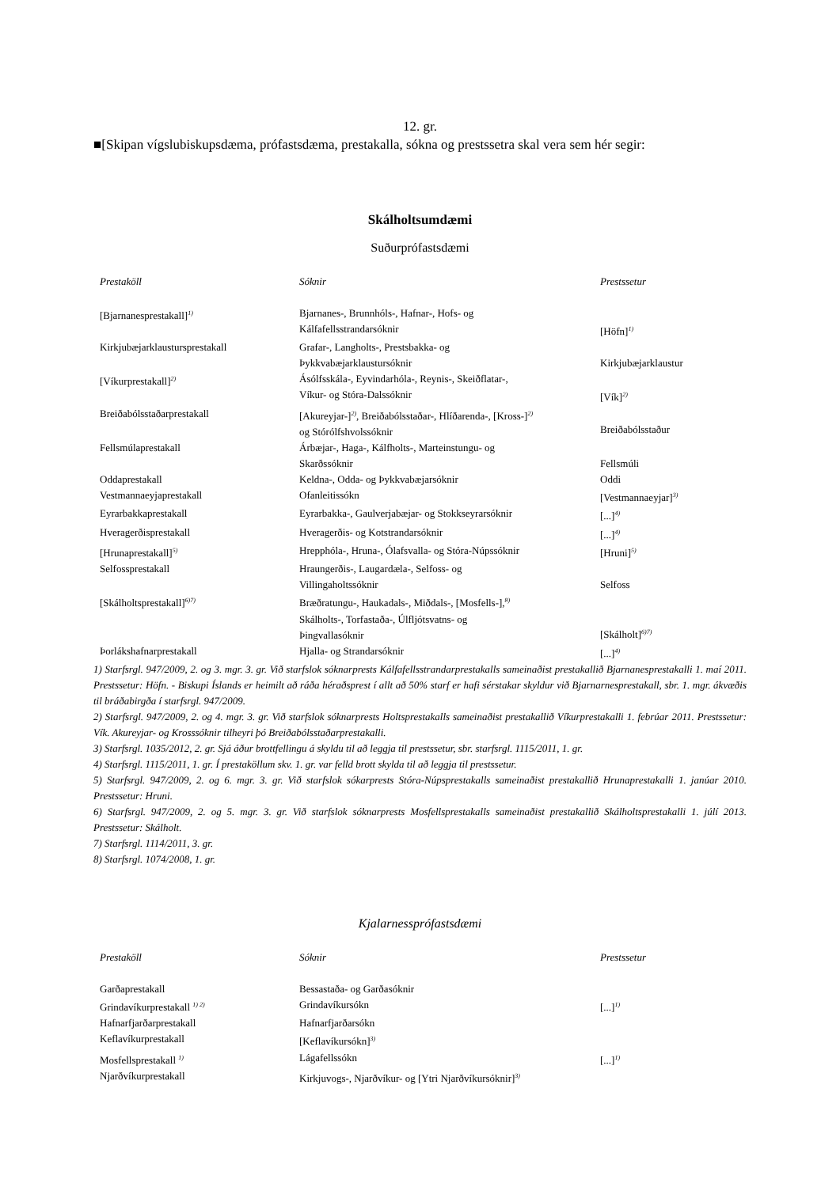12. gr.
■[Skipan vígslubiskupsdæma, prófastsdæma, prestakalla, sókna og prestssetra skal vera sem hér segir:
Skálholtsumdæmi
Suðurprófastsdæmi
| Prestaköll | Sóknir | Prestssetur |
| --- | --- | --- |
| [Bjarnanesprestakall]<sup>1)</sup> | Bjarnanes-, Brunnhóls-, Hafnar-, Hofs- og Kálfafellsstrandarsóknir | [Höfn]<sup>1)</sup> |
| Kirkjubæjarklaustursprestakall | Grafar-, Langholts-, Prestsbakka- og Þykkvabæjarklaustursóknir | Kirkjubæjarklaustur |
| [Víkurprestakall]<sup>2)</sup> | Ásólfsskála-, Eyvindarhóla-, Reynis-, Skeiðflatar-, Víkur- og Stóra-Dalssóknir | [Vík]<sup>2)</sup> |
| Breiðabólsstaðarprestakall | [Akureyjar-]<sup>2)</sup>, Breiðabólsstaðar-, Hlíðarenda-, [Kross-]<sup>2)</sup> og Stórólfshvolssóknir | Breiðabólsstaður |
| Fellsmúlaprestakall | Árbæjar-, Haga-, Kálfholts-, Marteinstungu- og Skarðssóknir | Fellsmúli |
| Oddaprestakall | Keldna-, Odda- og Þykkvabæjarsóknir | Oddi |
| Vestmannaeyjaprestakall | Ofanleitissókn | [Vestmannaeyjar]<sup>3)</sup> |
| Eyrarbakkaprestakall | Eyrarbakka-, Gaulverjabæjar- og Stokkseyrarsóknir | [...]<sup>4)</sup> |
| Hveragerðisprestakall | Hveragerðis- og Kotstrandarsóknir | [...]<sup>4)</sup> |
| [Hrunaprestakall]<sup>5)</sup> | Hrepphóla-, Hruna-, Ólafsvalla- og Stóra-Núpssóknir | [Hruni]<sup>5)</sup> |
| Selfossprestakall | Hraungerðis-, Laugardæla-, Selfoss- og Villingaholtssóknir | Selfoss |
| [Skálholtsprestakall]<sup>6)7)</sup> | Bræðratungu-, Haukadals-, Miðdals-, [Mosfells-],<sup>8)</sup> Skálholts-, Torfastaða-, Úlfljótsvatns- og Þingvallasóknir | [Skálholt]<sup>6)7)</sup> |
| Þorlákshafnarprestakall | Hjalla- og Strandarsóknir | [...]<sup>4)</sup> |
1) Starfsrgl. 947/2009, 2. og 3. mgr. 3. gr. Við starfslok sóknarprests Kálfafellsstrandarprestakalls sameinaðist prestakallið Bjarnanesprestakalli 1. maí 2011. Prestssetur: Höfn. - Biskupi Íslands er heimilt að ráða héraðsprest í allt að 50% starf er hafi sérstakar skyldur við Bjarnarnesprestakall, sbr. 1. mgr. ákvæðis til bráðabirgða í starfsrgl. 947/2009.
2) Starfsrgl. 947/2009, 2. og 4. mgr. 3. gr. Við starfslok sóknarprests Holtsprestakalls sameinaðist prestakallið Víkurprestakalli 1. febrúar 2011. Prestssetur: Vík. Akureyjar- og Krosssóknir tilheyri þó Breiðabólsstaðarprestakalli.
3) Starfsrgl. 1035/2012, 2. gr. Sjá áður brottfellingu á skyldu til að leggja til prestssetur, sbr. starfsrgl. 1115/2011, 1. gr.
4) Starfsrgl. 1115/2011, 1. gr. Í prestaköllum skv. 1. gr. var felld brott skylda til að leggja til prestssetur.
5) Starfsrgl. 947/2009, 2. og 6. mgr. 3. gr. Við starfslok sókarprests Stóra-Núpsprestakalls sameinaðist prestakallið Hrunaprestakalli 1. janúar 2010. Prestssetur: Hruni.
6) Starfsrgl. 947/2009, 2. og 5. mgr. 3. gr. Við starfslok sóknarprests Mosfellsprestakalls sameinaðist prestakallið Skálholtsprestakalli 1. júlí 2013. Prestssetur: Skálholt.
7) Starfsrgl. 1114/2011, 3. gr.
8) Starfsrgl. 1074/2008, 1. gr.
Kjalarnessprófastsdæmi
| Prestaköll | Sóknir | Prestssetur |
| --- | --- | --- |
| Garðaprestakall | Bessastaða- og Garðasóknir | |
| Grindavíkurprestakall <sup>1) 2)</sup> | Grindavíkursókn | [...]<sup>1)</sup> |
| Hafnarfjarðarprestakall | Hafnarfjarðarsókn | |
| Keflavíkurprestakall | [Keflavíkursókn]<sup>3)</sup> | |
| Mosfellsprestakall <sup>1)</sup> | Lágafellssókn | [...]<sup>1)</sup> |
| Njarðvíkurprestakall | Kirkjuvogs-, Njarðvíkur- og [Ytri Njarðvíkursóknir]<sup>3)</sup> | |